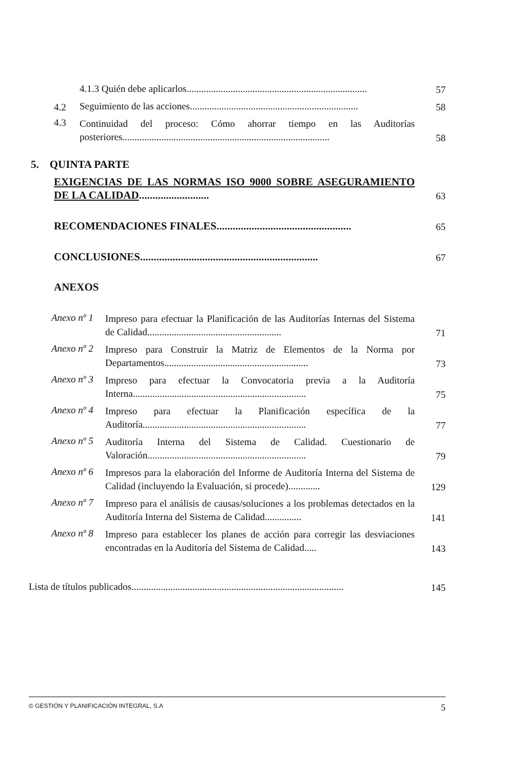4.1.3 Quién debe aplicarlos..........................................................................
57
4.2
Seguimiento de las acciones.....................................................................
58
4.3
Continuidad del proceso: Cómo ahorrar tiempo en las Auditorías posteriores.....................................................................................
58
5. QUINTA PARTE
EXIGENCIAS DE LAS NORMAS ISO 9000 SOBRE ASEGURAMIENTO DE LA CALIDAD..........................
63
RECOMENDACIONES FINALES..................................................
65
CONCLUSIONES..................................................................
67
ANEXOS
Anexo nº 1
Impreso para efectuar la Planificación de las Auditorías Internas del Sistema de Calidad.......................................................
71
Anexo nº 2
Impreso para Construir la Matriz de Elementos de la Norma por Departamentos...........................................................
73
Anexo nº 3
Impreso para efectuar la Convocatoria previa a la Auditoría Interna.......................................................................
75
Anexo nº 4
Impreso para efectuar la Planificación específica de la Auditoría...................................................................
77
Anexo nº 5
Auditoría Interna del Sistema de Calidad. Cuestionario de Valoración.................................................................
79
Anexo nº 6
Impresos para la elaboración del Informe de Auditoría Interna del Sistema de Calidad (incluyendo la Evaluación, si procede).............
129
Anexo nº 7
Impreso para el análisis de causas/soluciones a los problemas detectados en la Auditoría Interna del Sistema de Calidad...............
141
Anexo nº 8
Impreso para establecer los planes de acción para corregir las desviaciones encontradas en la Auditoría del Sistema de Calidad.....
143
Lista de títulos publicados.......................................................................................
145
© GESTIÓN Y PLANIFICACIÓN INTEGRAL, S.A 5